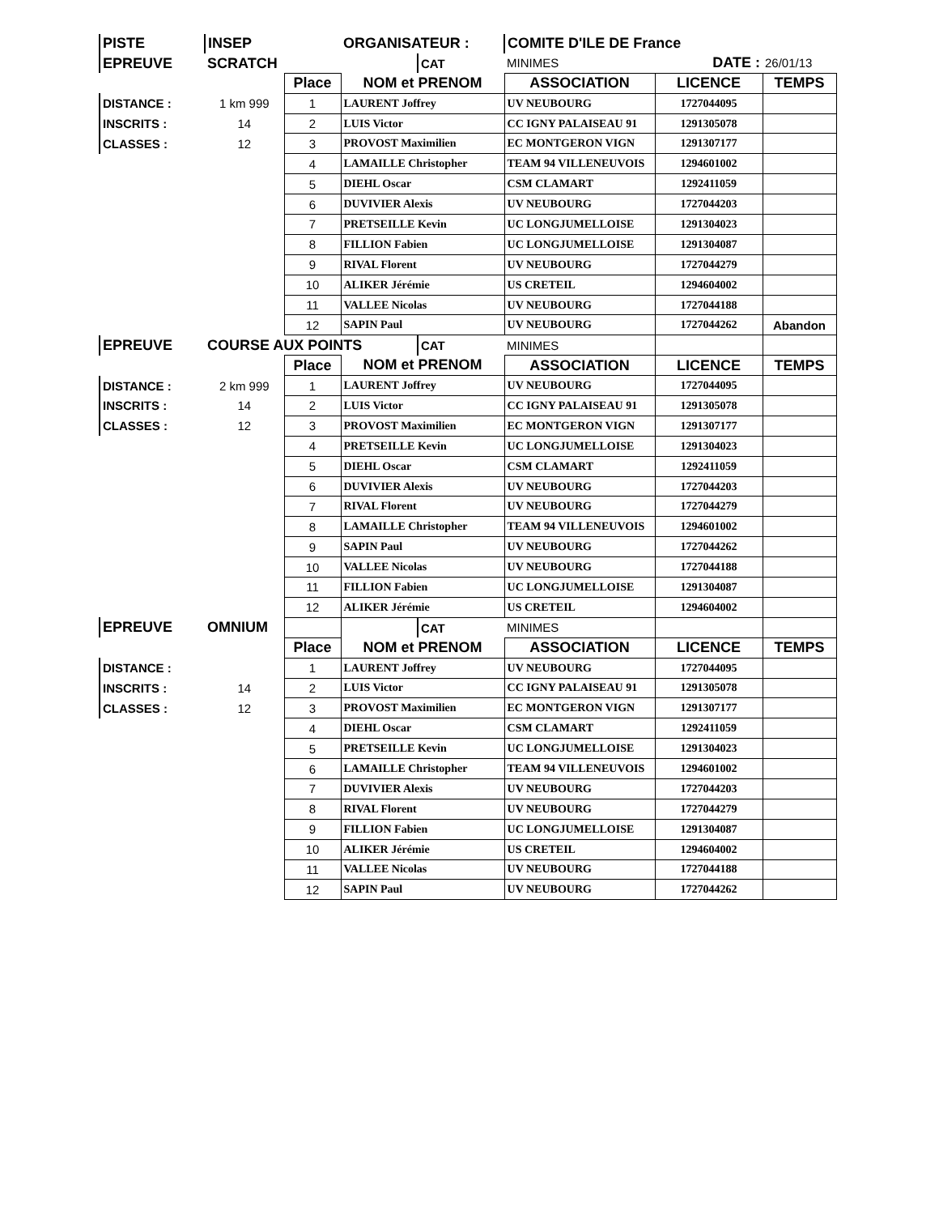| PISTE | INSEP | | ORGANISATEUR : | | COMITE D'ILE DE France | | |
| EPREUVE | SCRATCH | | | CAT | MINIMES | DATE : | 26/01/13 |
| | | Place | NOM et PRENOM | | ASSOCIATION | LICENCE | TEMPS |
| DISTANCE : | 1 km 999 | 1 | LAURENT Joffrey | | UV NEUBOURG | 1727044095 | |
| INSCRITS : | 14 | 2 | LUIS Victor | | CC IGNY PALAISEAU 91 | 1291305078 | |
| CLASSES : | 12 | 3 | PROVOST Maximilien | | EC MONTGERON VIGN | 1291307177 | |
| | | 4 | LAMAILLE Christopher | | TEAM 94 VILLENEUVOIS | 1294601002 | |
| | | 5 | DIEHL Oscar | | CSM CLAMART | 1292411059 | |
| | | 6 | DUVIVIER Alexis | | UV NEUBOURG | 1727044203 | |
| | | 7 | PRETSEILLE Kevin | | UC LONGJUMELLOISE | 1291304023 | |
| | | 8 | FILLION Fabien | | UC LONGJUMELLOISE | 1291304087 | |
| | | 9 | RIVAL Florent | | UV NEUBOURG | 1727044279 | |
| | | 10 | ALIKER Jérémie | | US CRETEIL | 1294604002 | |
| | | 11 | VALLEE Nicolas | | UV NEUBOURG | 1727044188 | |
| | | 12 | SAPIN Paul | | UV NEUBOURG | 1727044262 | Abandon |
| EPREUVE | COURSE AUX POINTS | | | CAT | MINIMES | | |
| | | Place | NOM et PRENOM | | ASSOCIATION | LICENCE | TEMPS |
| DISTANCE : | 2 km 999 | 1 | LAURENT Joffrey | | UV NEUBOURG | 1727044095 | |
| INSCRITS : | 14 | 2 | LUIS Victor | | CC IGNY PALAISEAU 91 | 1291305078 | |
| CLASSES : | 12 | 3 | PROVOST Maximilien | | EC MONTGERON VIGN | 1291307177 | |
| | | 4 | PRETSEILLE Kevin | | UC LONGJUMELLOISE | 1291304023 | |
| | | 5 | DIEHL Oscar | | CSM CLAMART | 1292411059 | |
| | | 6 | DUVIVIER Alexis | | UV NEUBOURG | 1727044203 | |
| | | 7 | RIVAL Florent | | UV NEUBOURG | 1727044279 | |
| | | 8 | LAMAILLE Christopher | | TEAM 94 VILLENEUVOIS | 1294601002 | |
| | | 9 | SAPIN Paul | | UV NEUBOURG | 1727044262 | |
| | | 10 | VALLEE Nicolas | | UV NEUBOURG | 1727044188 | |
| | | 11 | FILLION Fabien | | UC LONGJUMELLOISE | 1291304087 | |
| | | 12 | ALIKER Jérémie | | US CRETEIL | 1294604002 | |
| EPREUVE | OMNIUM | | | CAT | MINIMES | | |
| | | Place | NOM et PRENOM | | ASSOCIATION | LICENCE | TEMPS |
| DISTANCE : | | 1 | LAURENT Joffrey | | UV NEUBOURG | 1727044095 | |
| INSCRITS : | 14 | 2 | LUIS Victor | | CC IGNY PALAISEAU 91 | 1291305078 | |
| CLASSES : | 12 | 3 | PROVOST Maximilien | | EC MONTGERON VIGN | 1291307177 | |
| | | 4 | DIEHL Oscar | | CSM CLAMART | 1292411059 | |
| | | 5 | PRETSEILLE Kevin | | UC LONGJUMELLOISE | 1291304023 | |
| | | 6 | LAMAILLE Christopher | | TEAM 94 VILLENEUVOIS | 1294601002 | |
| | | 7 | DUVIVIER Alexis | | UV NEUBOURG | 1727044203 | |
| | | 8 | RIVAL Florent | | UV NEUBOURG | 1727044279 | |
| | | 9 | FILLION Fabien | | UC LONGJUMELLOISE | 1291304087 | |
| | | 10 | ALIKER Jérémie | | US CRETEIL | 1294604002 | |
| | | 11 | VALLEE Nicolas | | UV NEUBOURG | 1727044188 | |
| | | 12 | SAPIN Paul | | UV NEUBOURG | 1727044262 | |